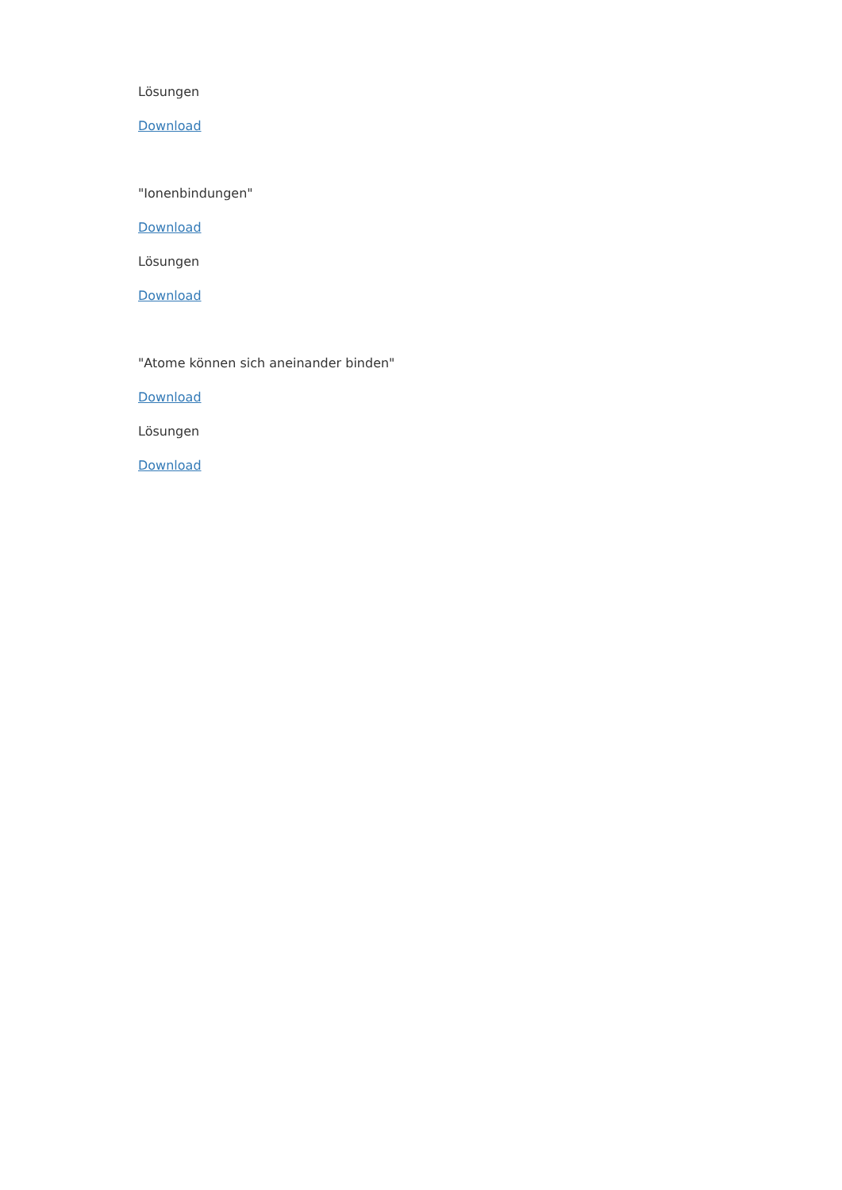Lösungen
Download
"Ionenbindungen"
Download
Lösungen
Download
"Atome können sich aneinander binden"
Download
Lösungen
Download